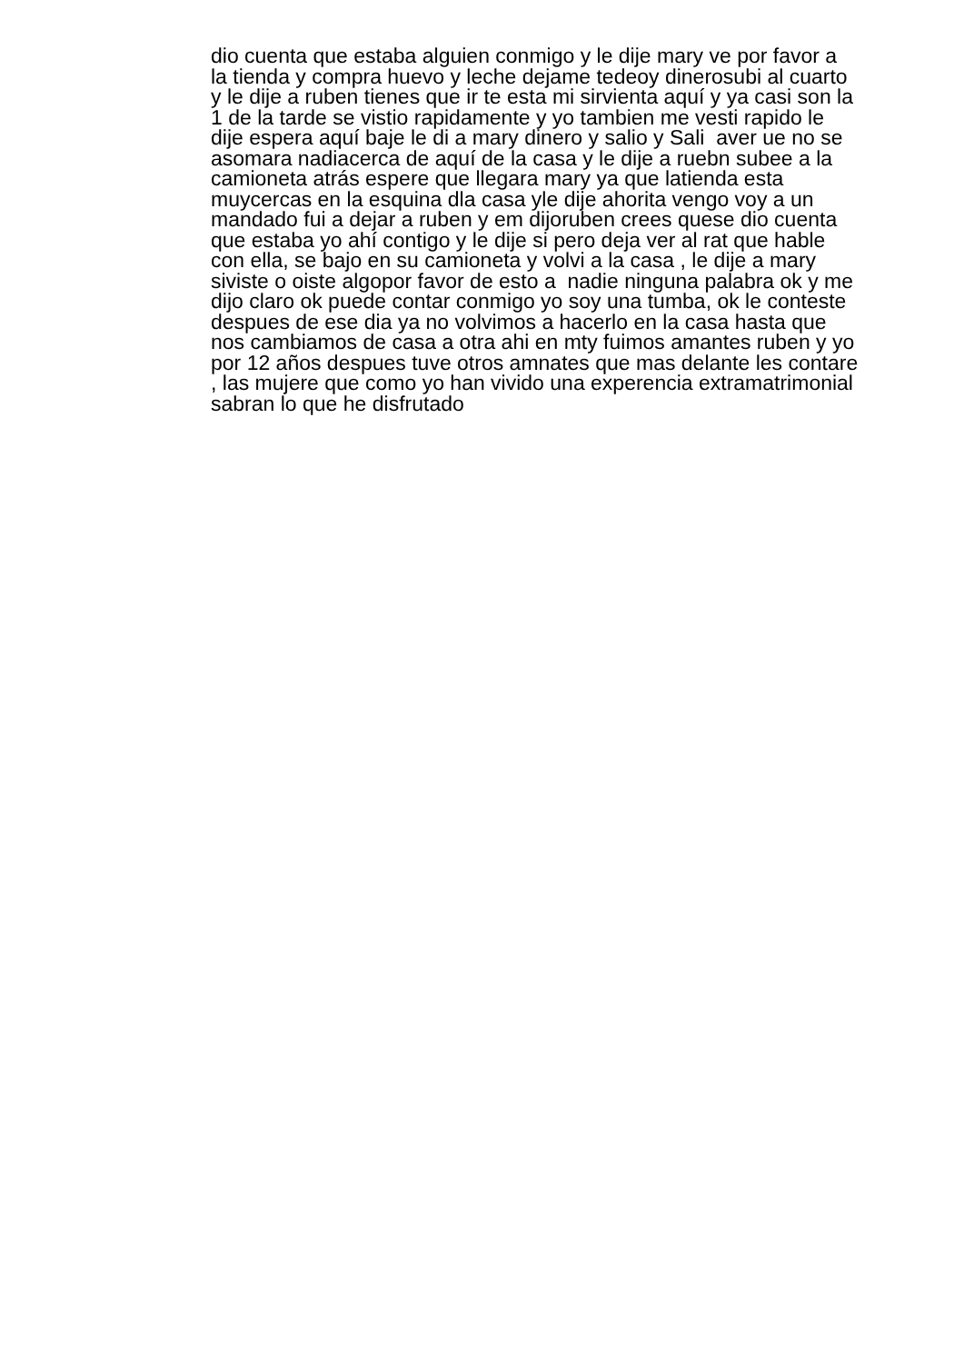dio cuenta que estaba alguien conmigo y le dije mary ve por favor a
la tienda y compra huevo y leche dejame tedeoy dinerosubi al cuarto
y le dije a ruben tienes que ir te esta mi sirvienta aquí y ya casi son la
1 de la tarde se vistio rapidamente y yo tambien me vesti rapido le
dije espera aquí baje le di a mary dinero y salio y Sali aver ue no se
asomara nadiacerca de aquí de la casa y le dije a ruebn subee a la
camioneta atrás espere que llegara mary ya que latienda esta
muycercas en la esquina dla casa yle dije ahorita vengo voy a un
mandado fui a dejar a ruben y em dijoruben crees quese dio cuenta
que estaba yo ahí contigo y le dije si pero deja ver al rat que hable
con ella, se bajo en su camioneta y volvi a la casa , le dije a mary
siviste o oiste algopor favor de esto a nadie ninguna palabra ok y me
dijo claro ok puede contar conmigo yo soy una tumba, ok le conteste
despues de ese dia ya no volvimos a hacerlo en la casa hasta que
nos cambiamos de casa a otra ahi en mty fuimos amantes ruben y yo
por 12 años despues tuve otros amnates que mas delante les contare
, las mujere que como yo han vivido una experencia extramatrimonial
sabran lo que he disfrutado